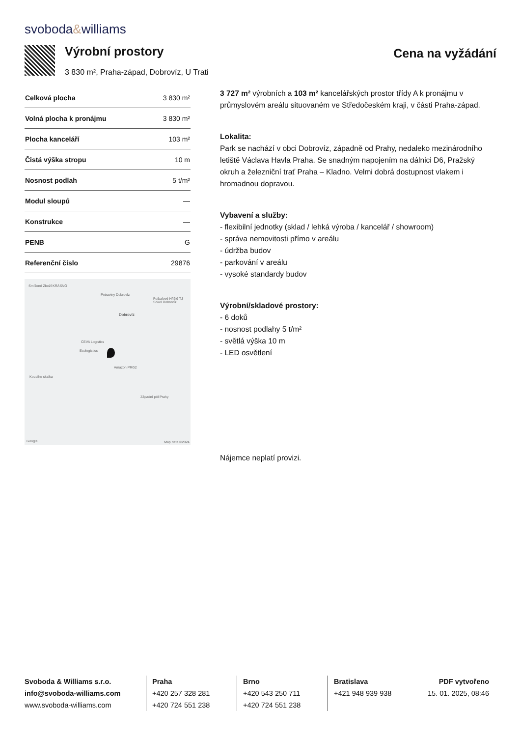svoboda&williams
Výrobní prostory
3 830 m², Praha-západ, Dobrovíz, U Trati
Cena na vyžádání
| Celková plocha | 3 830 m² |
| Volná plocha k pronájmu | 3 830 m² |
| Plocha kanceláří | 103 m² |
| Čistá výška stropu | 10 m |
| Nosnost podlah | 5 t/m² |
| Modul sloupů | — |
| Konstrukce | — |
| PENB | G |
| Referenční číslo | 29876 |
Smíšené Zboží KRÁSNO
Potraviny Dobrovíz
Fotbalové Hřiště TJ Sokol Dobrovíz
Dobrovíz
CEVA Logistics
Ecologistics
Amazon PRG2
Koudiho skalka
Západní pól Prahy
Google Map data ©2024
3 727 m² výrobních a 103 m² kancelářských prostor třídy A k pronájmu v průmyslovém areálu situovaném ve Středočeském kraji, v části Praha-západ.
Lokalita:
Park se nachází v obci Dobrovíz, západně od Prahy, nedaleko mezinárodního letiště Václava Havla Praha. Se snadným napojením na dálnici D6, Pražský okruh a železniční trať Praha – Kladno. Velmi dobrá dostupnost vlakem i hromadnou dopravou.
Vybavení a služby:
- flexibilní jednotky (sklad / lehká výroba / kancelář / showroom)
- správa nemovitosti přímo v areálu
- údržba budov
- parkování v areálu
- vysoké standardy budov
Výrobní/skladové prostory:
- 6 doků
- nosnost podlahy 5 t/m²
- světlá výška 10 m
- LED osvětlení
Nájemce neplatí provizi.
Svoboda & Williams s.r.o.
info@svoboda-williams.com
www.svoboda-williams.com
Praha
+420 257 328 281
+420 724 551 238
Brno
+420 543 250 711
+420 724 551 238
Bratislava
+421 948 939 938
PDF vytvořeno
15. 01. 2025, 08:46